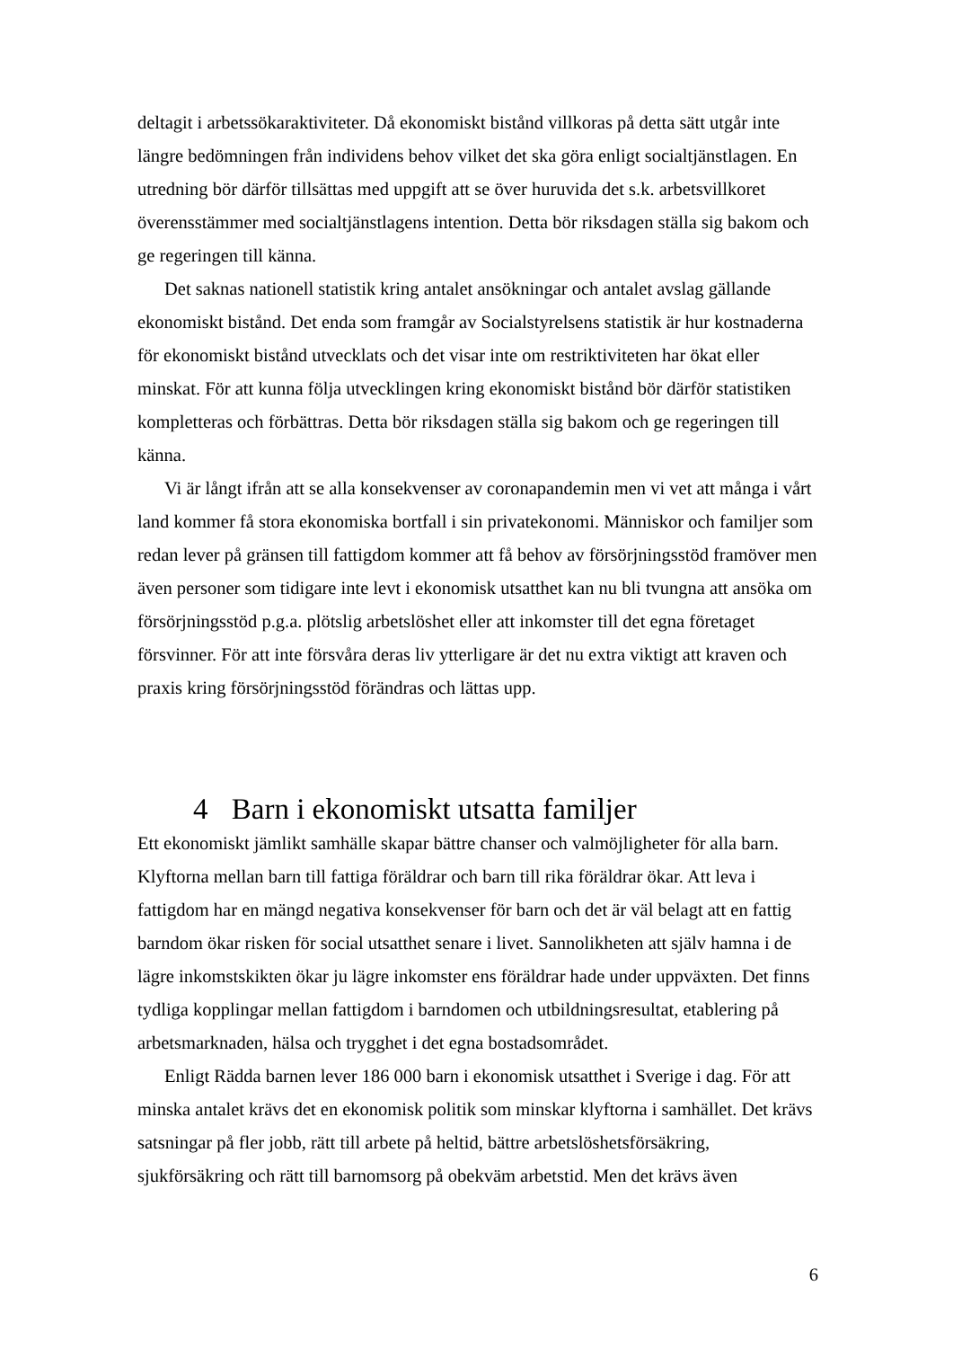deltagit i arbetssökaraktiviteter. Då ekonomiskt bistånd villkoras på detta sätt utgår inte längre bedömningen från individens behov vilket det ska göra enligt socialtjänstlagen. En utredning bör därför tillsättas med uppgift att se över huruvida det s.k. arbetsvillkoret överensstämmer med socialtjänstlagens intention. Detta bör riksdagen ställa sig bakom och ge regeringen till känna.
Det saknas nationell statistik kring antalet ansökningar och antalet avslag gällande ekonomiskt bistånd. Det enda som framgår av Socialstyrelsens statistik är hur kostnaderna för ekonomiskt bistånd utvecklats och det visar inte om restriktiviteten har ökat eller minskat. För att kunna följa utvecklingen kring ekonomiskt bistånd bör därför statistiken kompletteras och förbättras. Detta bör riksdagen ställa sig bakom och ge regeringen till känna.
Vi är långt ifrån att se alla konsekvenser av coronapandemin men vi vet att många i vårt land kommer få stora ekonomiska bortfall i sin privatekonomi. Människor och familjer som redan lever på gränsen till fattigdom kommer att få behov av försörjningsstöd framöver men även personer som tidigare inte levt i ekonomisk utsatthet kan nu bli tvungna att ansöka om försörjningsstöd p.g.a. plötslig arbetslöshet eller att inkomster till det egna företaget försvinner. För att inte försvåra deras liv ytterligare är det nu extra viktigt att kraven och praxis kring försörjningsstöd förändras och lättas upp.
4 Barn i ekonomiskt utsatta familjer
Ett ekonomiskt jämlikt samhälle skapar bättre chanser och valmöjligheter för alla barn. Klyftorna mellan barn till fattiga föräldrar och barn till rika föräldrar ökar. Att leva i fattigdom har en mängd negativa konsekvenser för barn och det är väl belagt att en fattig barndom ökar risken för social utsatthet senare i livet. Sannolikheten att själv hamna i de lägre inkomstskikten ökar ju lägre inkomster ens föräldrar hade under uppväxten. Det finns tydliga kopplingar mellan fattigdom i barndomen och utbildningsresultat, etablering på arbetsmarknaden, hälsa och trygghet i det egna bostadsområdet.
Enligt Rädda barnen lever 186 000 barn i ekonomisk utsatthet i Sverige i dag. För att minska antalet krävs det en ekonomisk politik som minskar klyftorna i samhället. Det krävs satsningar på fler jobb, rätt till arbete på heltid, bättre arbetslöshetsförsäkring, sjukförsäkring och rätt till barnomsorg på obekväm arbetstid. Men det krävs även
6